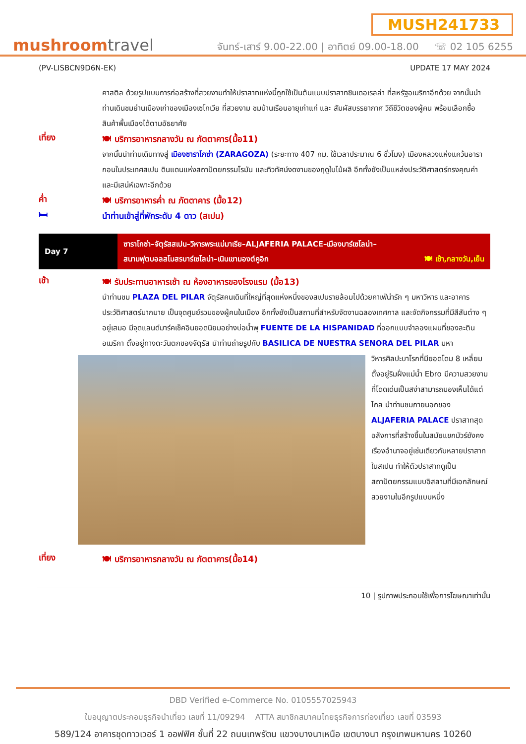mushroomtravel
MUSH241733
จันทร์-เสาร์ 9.00-22.00 | อาทิตย์ 09.00-18.00 ☏ 02 105 6255
(PV-LISBCN9D6N-EK) UPDATE 17 MAY 2024
คาสติล ด้วยรูปแบบการก่อสร้างที่สวยงามทำให้ปราสาทแห่งนี้ถูกใช้เป็นต้นแบบปราสาทซินเดอเรลล่า ที่สหรัฐอเมริกาอีกด้วย จากนั้นนำท่านเดินชมย่านเมืองเก่าของเมืองเซโกเวีย ที่สวยงาม ชมบ้านเรือนอายุเก่าแก่ และ สัมผัสบรรยากาศ วิถีชีวิตของผู้คน พร้อมเลือกซื้อสินค้าพื้นเมืองได้ตามอัธยาศัย
เที่ยง
🍽 บริการอาหารกลางวัน ณ ภัตตาคาร(มื้อ11)
จากนั้นนำท่านเดินทางสู่ เมืองซาราโกซ่า (ZARAGOZA) (ระยะทาง 407 กม. ใช้เวลาประมาณ 6 ชั่วโมง) เมืองหลวงแห่งแคว้นอารากอนในประเทศสเปน ดินแดนแห่งสถาปัตยกรรมโรมัน และทิวทัศน์งดงามของฤดูใบไม้ผลิ อีกทั้งยังเป็นแหล่งประวัติศาสตร์ทรงคุณค่า และมีเสน่ห์เฉพาะอีกด้วย
ค่ำ
🍽 บริการอาหารค่ำ ณ ภัตตาคาร (มื้อ12)
🛏
นำท่านเข้าสู่ที่พักระดับ 4 ดาว (สเปน)
| Day 7 | ซาราโกซ่า–จัตุรัสสเปน–วิหารพระแม่มาเรีย–ALJAFERIA PALACE–เมืองบาร์เซโลน่า– สนามฟุตบอลสโมสรบาร์เซโลน่า–เนินเขามองต์คูอิก 🍽 เช้า,กลางวัน,เย็น |
เช้า
🍽 รับประทานอาหารเช้า ณ ห้องอาหารของโรงแรม (มื้อ13)
นำท่านชม PLAZA DEL PILAR จัตุรัสคนเดินที่ใหญ่ที่สุดแห่งหนึ่งของสเปนรายล้อมไปด้วยคาเฟ่น่ารัก ๆ มหาวิหาร และอาคารประวัติศาสตร์มากมาย เป็นจุดศูนย์รวมของผู้คนในเมือง อีกทั้งยังเป็นสถานที่สำหรับจัดงานฉลองเทศกาล และจัดกิจกรรมที่มีสีสันต่าง ๆ อยู่เสมอ มีจุดแลนด์มาร์คเช็คอินยอดนิยมอย่างบ่อน้ำพุ FUENTE DE LA HISPANIDAD ที่ออกแบบจำลองแผนที่ของละตินอเมริกา ตั้งอยู่ทางตะวันตกของจัตุรัส นำท่านถ่ายรูปกับ BASILICA DE NUESTRA SENORA DEL PILAR มหา
วิหารศิลปะบาโรกที่มียอดโดม 8 เหลี่ยม ตั้งอยู่ริมฝั่งแม่น้ำ Ebro มีความสวยงามที่โดดเด่นเป็นสง่าสามารถมองเห็นได้แต่ไกล นำท่านชมภายนอกของ ALJAFERIA PALACE ปราสาทสุดอลังการที่สร้างขึ้นในสมัยแขกมัวร์ยังคงเรืองอำนาจอยู่เช่นเดียวกับหลายปราสาทในสเปน ทำให้ตัวปราสาทดูเป็นสถาปัตยกรรมแบบอิสลามที่มีเอกลักษณ์สวยงามในอีกรูปแบบหนึ่ง
เที่ยง
🍽 บริการอาหารกลางวัน ณ ภัตตาคาร(มื้อ14)
10 | รูปภาพประกอบใช้เพื่อการโฆษณาเท่านั้น
DBD Verified e-Commerce No. 0105557025943
ใบอนุญาตประกอบธุรกิจนำเที่ยว เลขที่ 11/09294 ATTA สมาชิกสมาคมไทยธุรกิจการท่องเที่ยว เลขที่ 03593
589/124 อาคารชุดทาวเวอร์ 1 ออฟฟิศ ชั้นที่ 22 ถนนเทพรัตน แขวงบางนาเหนือ เขตบางนา กรุงเทพมหานคร 10260